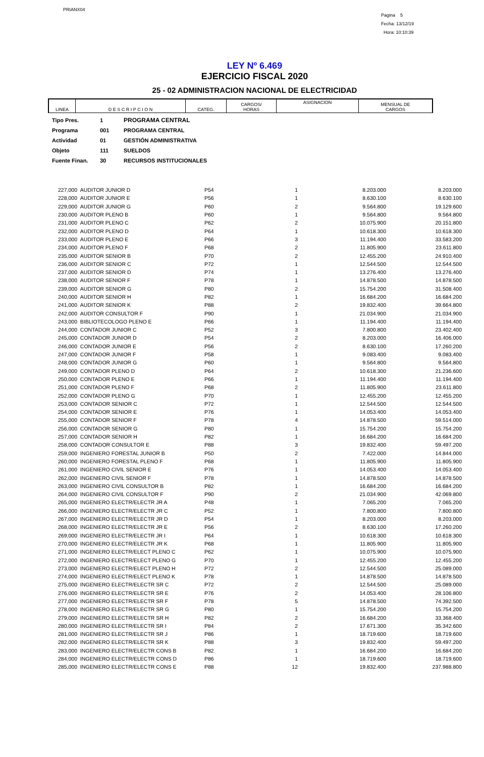PRIANX04
Pagina 5
Fecha: 13/12/19
Hora: 10:10:39
LEY Nº 6.469
EJERCICIO FISCAL 2020
25 - 02 ADMINISTRACION NACIONAL DE ELECTRICIDAD
| LINEA | D E S C R I P C I O N | CATEG. | CARGOS/ HORAS | ASIGNACION | MENSUAL DE CARGOS |
| Tipo Pres. | 1 | PROGRAMA CENTRAL |
| Programa | 001 | PROGRAMA CENTRAL |
| Actividad | 01 | GESTIÓN ADMINISTRATIVA |
| Objeto | 111 | SUELDOS |
| Fuente Finan. | 30 | RECURSOS INSTITUCIONALES |
| 227,000 | AUDITOR JUNIOR D | P54 | 1 | 8.203.000 | 8.203.000 |
| 228,000 | AUDITOR JUNIOR E | P56 | 1 | 8.630.100 | 8.630.100 |
| 229,000 | AUDITOR JUNIOR G | P60 | 2 | 9.564.800 | 19.129.600 |
| 230,000 | AUDITOR PLENO B | P60 | 1 | 9.564.800 | 9.564.800 |
| 231,000 | AUDITOR PLENO C | P62 | 2 | 10.075.900 | 20.151.800 |
| 232,000 | AUDITOR PLENO D | P64 | 1 | 10.618.300 | 10.618.300 |
| 233,000 | AUDITOR PLENO E | P66 | 3 | 11.194.400 | 33.583.200 |
| 234,000 | AUDITOR PLENO F | P68 | 2 | 11.805.900 | 23.611.800 |
| 235,000 | AUDITOR SENIOR B | P70 | 2 | 12.455.200 | 24.910.400 |
| 236,000 | AUDITOR SENIOR C | P72 | 1 | 12.544.500 | 12.544.500 |
| 237,000 | AUDITOR SENIOR D | P74 | 1 | 13.276.400 | 13.276.400 |
| 238,000 | AUDITOR SENIOR F | P78 | 1 | 14.878.500 | 14.878.500 |
| 239,000 | AUDITOR SENIOR G | P80 | 2 | 15.754.200 | 31.508.400 |
| 240,000 | AUDITOR SENIOR H | P82 | 1 | 16.684.200 | 16.684.200 |
| 241,000 | AUDITOR SENIOR K | P88 | 2 | 19.832.400 | 39.664.800 |
| 242,000 | AUDITOR CONSULTOR F | P90 | 1 | 21.034.900 | 21.034.900 |
| 243,000 | BIBLIOTECOLOGO PLENO E | P66 | 1 | 11.194.400 | 11.194.400 |
| 244,000 | CONTADOR JUNIOR C | P52 | 3 | 7.800.800 | 23.402.400 |
| 245,000 | CONTADOR JUNIOR D | P54 | 2 | 8.203.000 | 16.406.000 |
| 246,000 | CONTADOR JUNIOR E | P56 | 2 | 8.630.100 | 17.260.200 |
| 247,000 | CONTADOR JUNIOR F | P58 | 1 | 9.083.400 | 9.083.400 |
| 248,000 | CONTADOR JUNIOR G | P60 | 1 | 9.564.800 | 9.564.800 |
| 249,000 | CONTADOR PLENO D | P64 | 2 | 10.618.300 | 21.236.600 |
| 250,000 | CONTADOR PLENO E | P66 | 1 | 11.194.400 | 11.194.400 |
| 251,000 | CONTADOR PLENO F | P68 | 2 | 11.805.900 | 23.611.800 |
| 252,000 | CONTADOR PLENO G | P70 | 1 | 12.455.200 | 12.455.200 |
| 253,000 | CONTADOR SENIOR C | P72 | 1 | 12.544.500 | 12.544.500 |
| 254,000 | CONTADOR SENIOR E | P76 | 1 | 14.053.400 | 14.053.400 |
| 255,000 | CONTADOR SENIOR F | P78 | 4 | 14.878.500 | 59.514.000 |
| 256,000 | CONTADOR SENIOR G | P80 | 1 | 15.754.200 | 15.754.200 |
| 257,000 | CONTADOR SENIOR H | P82 | 1 | 16.684.200 | 16.684.200 |
| 258,000 | CONTADOR CONSULTOR E | P88 | 3 | 19.832.400 | 59.497.200 |
| 259,000 | INGENIERO FORESTAL JUNIOR B | P50 | 2 | 7.422.000 | 14.844.000 |
| 260,000 | INGENIERO FORESTAL PLENO F | P68 | 1 | 11.805.900 | 11.805.900 |
| 261,000 | INGENIERO CIVIL SENIOR E | P76 | 1 | 14.053.400 | 14.053.400 |
| 262,000 | INGENIERO CIVIL SENIOR F | P78 | 1 | 14.878.500 | 14.878.500 |
| 263,000 | INGENIERO CIVIL CONSULTOR B | P82 | 1 | 16.684.200 | 16.684.200 |
| 264,000 | INGENIERO CIVIL CONSULTOR F | P90 | 2 | 21.034.900 | 42.069.800 |
| 265,000 | INGENIERO ELECTR/ELECTR JR A | P48 | 1 | 7.065.200 | 7.065.200 |
| 266,000 | INGENIERO ELECTR/ELECTR JR C | P52 | 1 | 7.800.800 | 7.800.800 |
| 267,000 | INGENIERO ELECTR/ELECTR JR D | P54 | 1 | 8.203.000 | 8.203.000 |
| 268,000 | INGENIERO ELECTR/ELECTR JR E | P56 | 2 | 8.630.100 | 17.260.200 |
| 269,000 | INGENIERO ELECTR/ELECTR JR I | P64 | 1 | 10.618.300 | 10.618.300 |
| 270,000 | INGENIERO ELECTR/ELECTR JR K | P68 | 1 | 11.805.900 | 11.805.900 |
| 271,000 | INGENIERO ELECTR/ELECT PLENO C | P62 | 1 | 10.075.900 | 10.075.900 |
| 272,000 | INGENIERO ELECTR/ELECT PLENO G | P70 | 1 | 12.455.200 | 12.455.200 |
| 273,000 | INGENIERO ELECTR/ELECT PLENO H | P72 | 2 | 12.544.500 | 25.089.000 |
| 274,000 | INGENIERO ELECTR/ELECT PLENO K | P78 | 1 | 14.878.500 | 14.878.500 |
| 275,000 | INGENIERO ELECTR/ELECTR SR C | P72 | 2 | 12.544.500 | 25.089.000 |
| 276,000 | INGENIERO ELECTR/ELECTR SR E | P76 | 2 | 14.053.400 | 28.106.800 |
| 277,000 | INGENIERO ELECTR/ELECTR SR F | P78 | 5 | 14.878.500 | 74.392.500 |
| 278,000 | INGENIERO ELECTR/ELECTR SR G | P80 | 1 | 15.754.200 | 15.754.200 |
| 279,000 | INGENIERO ELECTR/ELECTR SR H | P82 | 2 | 16.684.200 | 33.368.400 |
| 280,000 | INGENIERO ELECTR/ELECTR SR I | P84 | 2 | 17.671.300 | 35.342.600 |
| 281,000 | INGENIERO ELECTR/ELECTR SR J | P86 | 1 | 18.719.600 | 18.719.600 |
| 282,000 | INGENIERO ELECTR/ELECTR SR K | P88 | 3 | 19.832.400 | 59.497.200 |
| 283,000 | INGENIERO ELECTR/ELECTR CONS B | P82 | 1 | 16.684.200 | 16.684.200 |
| 284,000 | INGENIERO ELECTR/ELECTR CONS D | P86 | 1 | 18.719.600 | 18.719.600 |
| 285,000 | INGENIERO ELECTR/ELECTR CONS E | P88 | 12 | 19.832.400 | 237.988.800 |